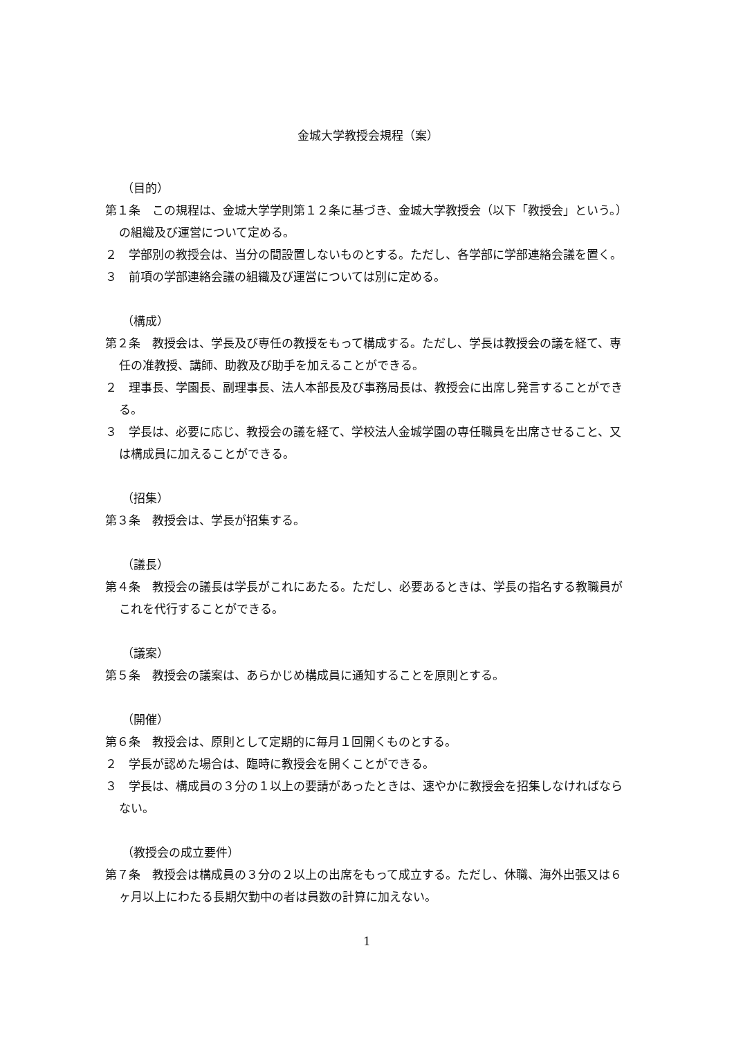金城大学教授会規程（案）
（目的）
第１条　この規程は、金城大学学則第１２条に基づき、金城大学教授会（以下「教授会」という。）の組織及び運営について定める。
２　学部別の教授会は、当分の間設置しないものとする。ただし、各学部に学部連絡会議を置く。
３　前項の学部連絡会議の組織及び運営については別に定める。
（構成）
第２条　教授会は、学長及び専任の教授をもって構成する。ただし、学長は教授会の議を経て、専任の准教授、講師、助教及び助手を加えることができる。
２　理事長、学園長、副理事長、法人本部長及び事務局長は、教授会に出席し発言することができる。
３　学長は、必要に応じ、教授会の議を経て、学校法人金城学園の専任職員を出席させること、又は構成員に加えることができる。
（招集）
第３条　教授会は、学長が招集する。
（議長）
第４条　教授会の議長は学長がこれにあたる。ただし、必要あるときは、学長の指名する教職員がこれを代行することができる。
（議案）
第５条　教授会の議案は、あらかじめ構成員に通知することを原則とする。
（開催）
第６条　教授会は、原則として定期的に毎月１回開くものとする。
２　学長が認めた場合は、臨時に教授会を開くことができる。
３　学長は、構成員の３分の１以上の要請があったときは、速やかに教授会を招集しなければならない。
（教授会の成立要件）
第７条　教授会は構成員の３分の２以上の出席をもって成立する。ただし、休職、海外出張又は６ヶ月以上にわたる長期欠勤中の者は員数の計算に加えない。
1